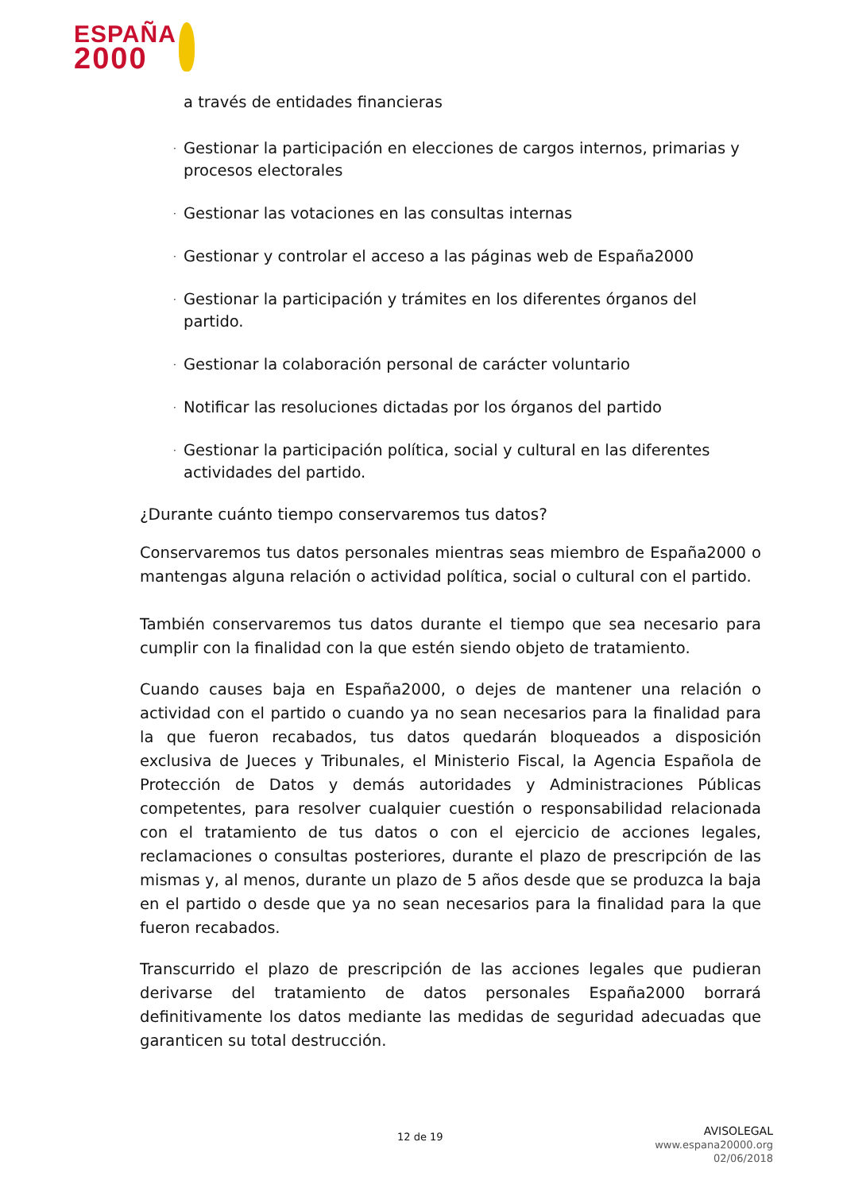ESPAÑA
2000
a través de entidades financieras
· Gestionar la participación en elecciones de cargos internos, primarias y procesos electorales
· Gestionar las votaciones en las consultas internas
· Gestionar y controlar el acceso a las páginas web de España2000
· Gestionar la participación y trámites en los diferentes órganos del partido.
· Gestionar la colaboración personal de carácter voluntario
· Notificar las resoluciones dictadas por los órganos del partido
· Gestionar la participación política, social y cultural en las diferentes actividades del partido.
¿Durante cuánto tiempo conservaremos tus datos?
Conservaremos tus datos personales mientras seas miembro de España2000 o mantengas alguna relación o actividad política, social o cultural con el partido.
También conservaremos tus datos durante el tiempo que sea necesario para cumplir con la finalidad con la que estén siendo objeto de tratamiento.
Cuando causes baja en España2000, o dejes de mantener una relación o actividad con el partido o cuando ya no sean necesarios para la finalidad para la que fueron recabados, tus datos quedarán bloqueados a disposición exclusiva de Jueces y Tribunales, el Ministerio Fiscal, la Agencia Española de Protección de Datos y demás autoridades y Administraciones Públicas competentes, para resolver cualquier cuestión o responsabilidad relacionada con el tratamiento de tus datos o con el ejercicio de acciones legales, reclamaciones o consultas posteriores, durante el plazo de prescripción de las mismas y, al menos, durante un plazo de 5 años desde que se produzca la baja en el partido o desde que ya no sean necesarios para la finalidad para la que fueron recabados.
Transcurrido el plazo de prescripción de las acciones legales que pudieran derivarse del tratamiento de datos personales España2000 borrará definitivamente los datos mediante las medidas de seguridad adecuadas que garanticen su total destrucción.
12 de 19
AVISOLEGAL
www.espana20000.org
02/06/2018